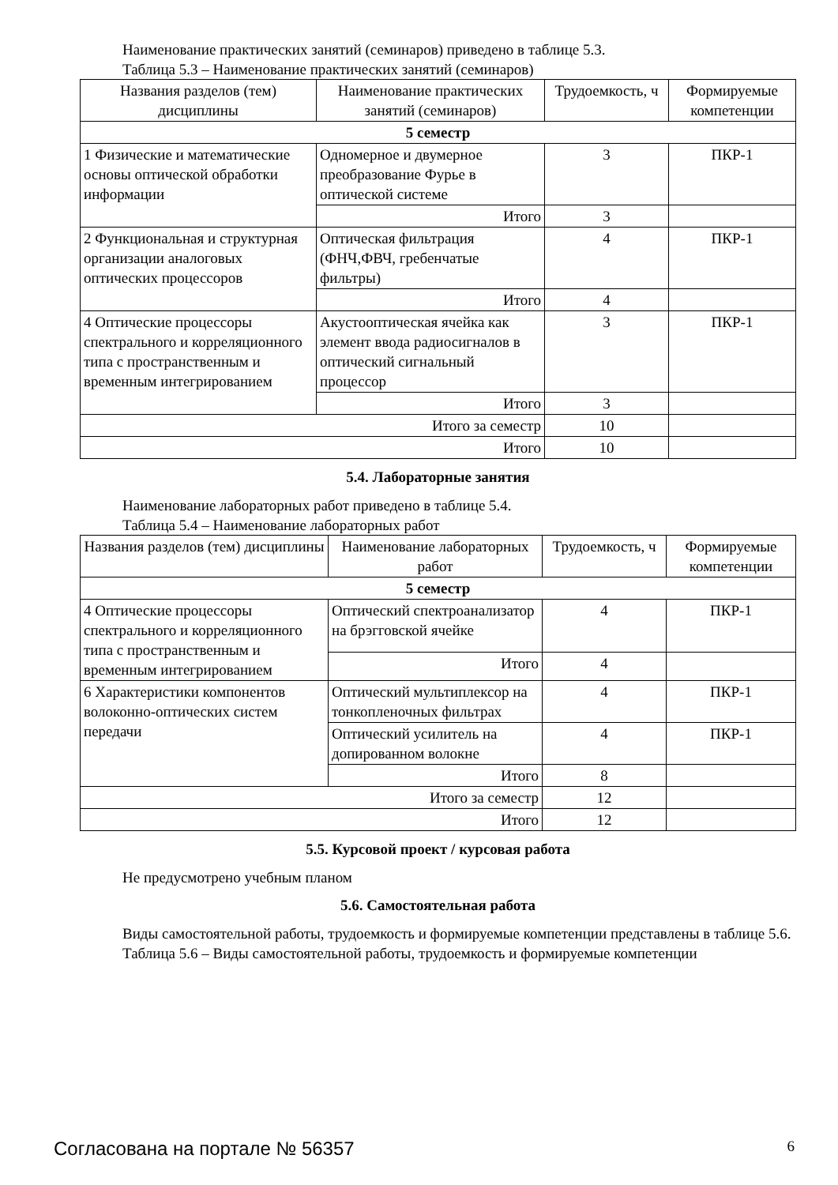Наименование практических занятий (семинаров) приведено в таблице 5.3.
Таблица 5.3 – Наименование практических занятий (семинаров)
| Названия разделов (тем) дисциплины | Наименование практических занятий (семинаров) | Трудоемкость, ч | Формируемые компетенции |
| --- | --- | --- | --- |
| 5 семестр | | | |
| 1 Физические и математические основы оптической обработки информации | Одномерное и двумерное преобразование Фурье в оптической системе | 3 | ПКР-1 |
| | Итого | 3 | |
| 2 Функциональная и структурная организации аналоговых оптических процессоров | Оптическая фильтрация (ФНЧ,ФВЧ, гребенчатые фильтры) | 4 | ПКР-1 |
| | Итого | 4 | |
| 4 Оптические процессоры спектрального и корреляционного типа с пространственным и временным интегрированием | Акустооптическая ячейка как элемент ввода радиосигналов в оптический сигнальный процессор | 3 | ПКР-1 |
| | Итого | 3 | |
| Итого за семестр | | 10 | |
| Итого | | 10 | |
5.4. Лабораторные занятия
Наименование лабораторных работ приведено в таблице 5.4.
Таблица 5.4 – Наименование лабораторных работ
| Названия разделов (тем) дисциплины | Наименование лабораторных работ | Трудоемкость, ч | Формируемые компетенции |
| --- | --- | --- | --- |
| 5 семестр | | | |
| 4 Оптические процессоры спектрального и корреляционного типа с пространственным и временным интегрированием | Оптический спектроанализатор на брэгговской ячейке | 4 | ПКР-1 |
| | Итого | 4 | |
| 6 Характеристики компонентов волоконно-оптических систем передачи | Оптический мультиплексор на тонкопленочных фильтрах | 4 | ПКР-1 |
| | Оптический усилитель на допированном волокне | 4 | ПКР-1 |
| | Итого | 8 | |
| Итого за семестр | | 12 | |
| Итого | | 12 | |
5.5. Курсовой проект / курсовая работа
Не предусмотрено учебным планом
5.6. Самостоятельная работа
Виды самостоятельной работы, трудоемкость и формируемые компетенции представлены в таблице 5.6.
Таблица 5.6 – Виды самостоятельной работы, трудоемкость и формируемые компетенции
Согласована на портале № 56357 6